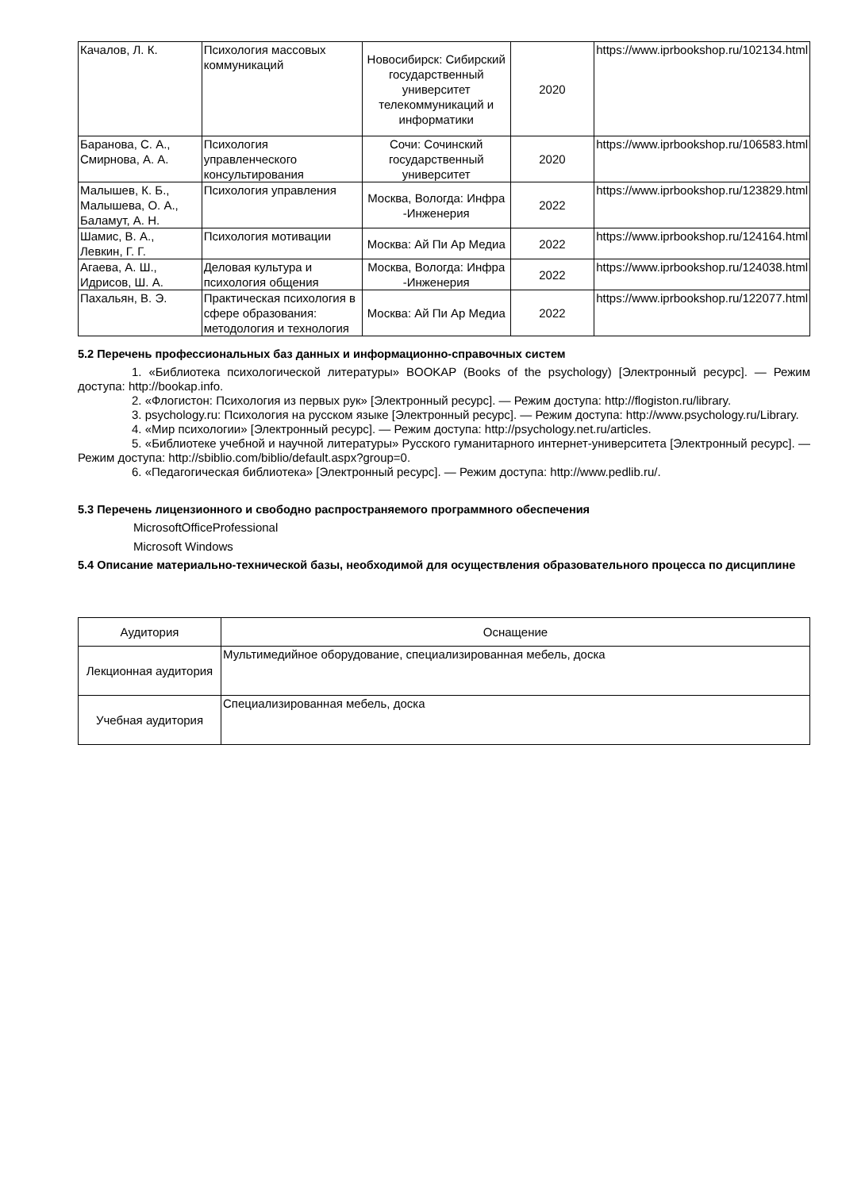| Качалов, Л. К. | Психология массовых коммуникаций | Новосибирск: Сибирский государственный университет телекоммуникаций и информатики | 2020 | https://www.iprbookshop.ru/102134.html |
| Баранова, С. А., Смирнова, А. А. | Психология управленческого консультирования | Сочи: Сочинский государственный университет | 2020 | https://www.iprbookshop.ru/106583.html |
| Малышев, К. Б., Малышева, О. А., Баламут, А. Н. | Психология управления | Москва, Вологда: Инфра -Инженерия | 2022 | https://www.iprbookshop.ru/123829.html |
| Шамис, В. А., Левкин, Г. Г. | Психология мотивации | Москва: Ай Пи Ар Медиа | 2022 | https://www.iprbookshop.ru/124164.html |
| Агаева, А. Ш., Идрисов, Ш. А. | Деловая культура и психология общения | Москва, Вологда: Инфра -Инженерия | 2022 | https://www.iprbookshop.ru/124038.html |
| Пахальян, В. Э. | Практическая психология в сфере образования: методология и технология | Москва: Ай Пи Ар Медиа | 2022 | https://www.iprbookshop.ru/122077.html |
5.2 Перечень профессиональных баз данных и информационно-справочных систем
1. «Библиотека психологической литературы» BOOKAP (Books of the psychology) [Электронный ресурс]. — Режим доступа: http://bookap.info.
2. «Флогистон: Психология из первых рук» [Электронный ресурс]. — Режим доступа: http://flogiston.ru/library.
3. psychology.ru: Психология на русском языке [Электронный ресурс]. — Режим доступа: http://www.psychology.ru/Library.
4. «Мир психологии» [Электронный ресурс]. — Режим доступа: http://psychology.net.ru/articles.
5. «Библиотеке учебной и научной литературы» Русского гуманитарного интернет-университета [Электронный ресурс]. — Режим доступа: http://sbiblio.com/biblio/default.aspx?group=0.
6. «Педагогическая библиотека» [Электронный ресурс]. — Режим доступа: http://www.pedlib.ru/.
5.3 Перечень лицензионного и свободно распространяемого программного обеспечения
MicrosoftOfficeProfessional
Microsoft Windows
5.4 Описание материально-технической базы, необходимой для осуществления образовательного процесса по дисциплине
| Аудитория | Оснащение |
| --- | --- |
| Лекционная аудитория | Мультимедийное оборудование, специализированная мебель, доска |
| Учебная аудитория | Специализированная мебель, доска |